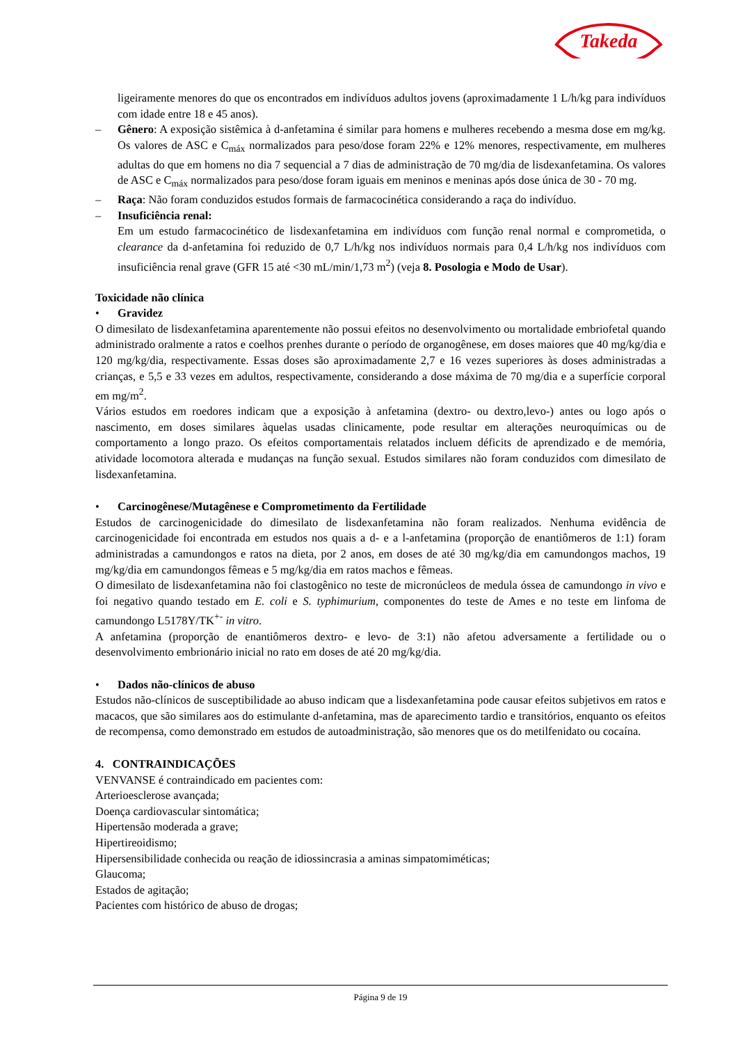Takeda
ligeiramente menores do que os encontrados em indivíduos adultos jovens (aproximadamente 1 L/h/kg para indivíduos com idade entre 18 e 45 anos).
– Gênero: A exposição sistêmica à d-anfetamina é similar para homens e mulheres recebendo a mesma dose em mg/kg. Os valores de ASC e C<sub>máx</sub> normalizados para peso/dose foram 22% e 12% menores, respectivamente, em mulheres adultas do que em homens no dia 7 sequencial a 7 dias de administração de 70 mg/dia de lisdexanfetamina. Os valores de ASC e C<sub>máx</sub> normalizados para peso/dose foram iguais em meninos e meninas após dose única de 30 - 70 mg.
– Raça: Não foram conduzidos estudos formais de farmacocinética considerando a raça do indivíduo.
– Insuficiência renal:
Em um estudo farmacocinético de lisdexanfetamina em indivíduos com função renal normal e comprometida, o clearance da d-anfetamina foi reduzido de 0,7 L/h/kg nos indivíduos normais para 0,4 L/h/kg nos indivíduos com insuficiência renal grave (GFR 15 até <30 mL/min/1,73 m<sup>2</sup>) (veja 8. Posologia e Modo de Usar).
Toxicidade não clínica
• Gravidez
O dimesilato de lisdexanfetamina aparentemente não possui efeitos no desenvolvimento ou mortalidade embriofetal quando administrado oralmente a ratos e coelhos prenhes durante o período de organogênese, em doses maiores que 40 mg/kg/dia e 120 mg/kg/dia, respectivamente. Essas doses são aproximadamente 2,7 e 16 vezes superiores às doses administradas a crianças, e 5,5 e 33 vezes em adultos, respectivamente, considerando a dose máxima de 70 mg/dia e a superfície corporal em mg/m<sup>2</sup>.
Vários estudos em roedores indicam que a exposição à anfetamina (dextro- ou dextro,levo-) antes ou logo após o nascimento, em doses similares àquelas usadas clinicamente, pode resultar em alterações neuroquímicas ou de comportamento a longo prazo. Os efeitos comportamentais relatados incluem déficits de aprendizado e de memória, atividade locomotora alterada e mudanças na função sexual. Estudos similares não foram conduzidos com dimesilato de lisdexanfetamina.
• Carcinogênese/Mutagênese e Comprometimento da Fertilidade
Estudos de carcinogenicidade do dimesilato de lisdexanfetamina não foram realizados. Nenhuma evidência de carcinogenicidade foi encontrada em estudos nos quais a d- e a l-anfetamina (proporção de enantiômeros de 1:1) foram administradas a camundongos e ratos na dieta, por 2 anos, em doses de até 30 mg/kg/dia em camundongos machos, 19 mg/kg/dia em camundongos fêmeas e 5 mg/kg/dia em ratos machos e fêmeas.
O dimesilato de lisdexanfetamina não foi clastogênico no teste de micronúcleos de medula óssea de camundongo in vivo e foi negativo quando testado em E. coli e S. typhimurium, componentes do teste de Ames e no teste em linfoma de camundongo L5178Y/TK<sup>+-</sup> in vitro.
A anfetamina (proporção de enantiômeros dextro- e levo- de 3:1) não afetou adversamente a fertilidade ou o desenvolvimento embrionário inicial no rato em doses de até 20 mg/kg/dia.
• Dados não-clínicos de abuso
Estudos não-clínicos de susceptibilidade ao abuso indicam que a lisdexanfetamina pode causar efeitos subjetivos em ratos e macacos, que são similares aos do estimulante d-anfetamina, mas de aparecimento tardio e transitórios, enquanto os efeitos de recompensa, como demonstrado em estudos de autoadministração, são menores que os do metilfenidato ou cocaína.
4. CONTRAINDICAÇÕES
VENVANSE é contraindicado em pacientes com:
Arterioesclerose avançada;
Doença cardiovascular sintomática;
Hipertensão moderada a grave;
Hipertireoidismo;
Hipersensibilidade conhecida ou reação de idiossincrasia a aminas simpatomiméticas;
Glaucoma;
Estados de agitação;
Pacientes com histórico de abuso de drogas;
Página 9 de 19